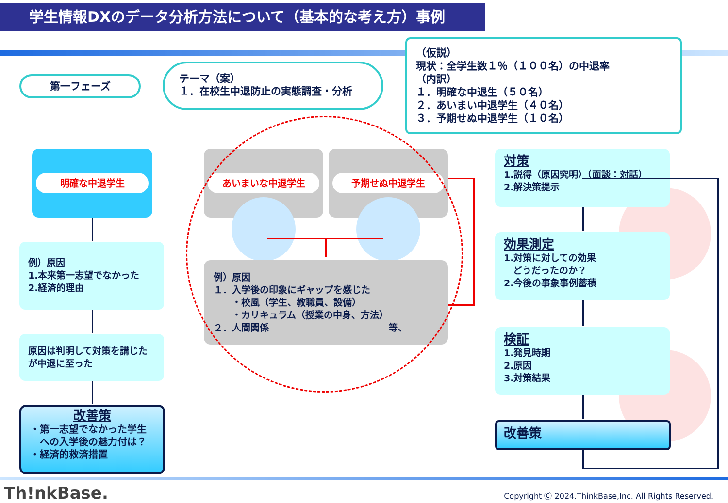学生情報DXのデータ分析方法について（基本的な考え方）事例
第一フェーズ
テーマ（案）
１．在校生中退防止の実態調査・分析
（仮説）
現状：全学生数１％（１００名）の中退率
（内訳）
１．明確な中退生（５０名）
２．あいまい中退学生（４０名）
３．予期せぬ中退学生（１０名）
明確な中退学生
例）原因
1.本来第一志望でなかった
2.経済的理由
原因は判明して対策を講じたが中退に至った
改善策
・第一志望でなかった学生
　への入学後の魅力付は？
・経済的救済措置
あいまいな中退学生 予期せぬ中退学生
例）原因
１．入学後の印象にギャップを感じた
　　・校風（学生、教職員、設備）
　　・カリキュラム（授業の中身、方法）
２．人間関係　　　　　　　　　　　　　等、
対策
1.説得（原因究明）（面談：対話）
2.解決策提示
効果測定
1.対策に対しての効果
　どうだったのか？
2.今後の事象事例蓄積
検証
1.発見時期
2.原因
3.対策結果
改善策
Th!nkBase.
Copyright Ⓒ 2024.ThinkBase,Inc. All Rights Reserved.